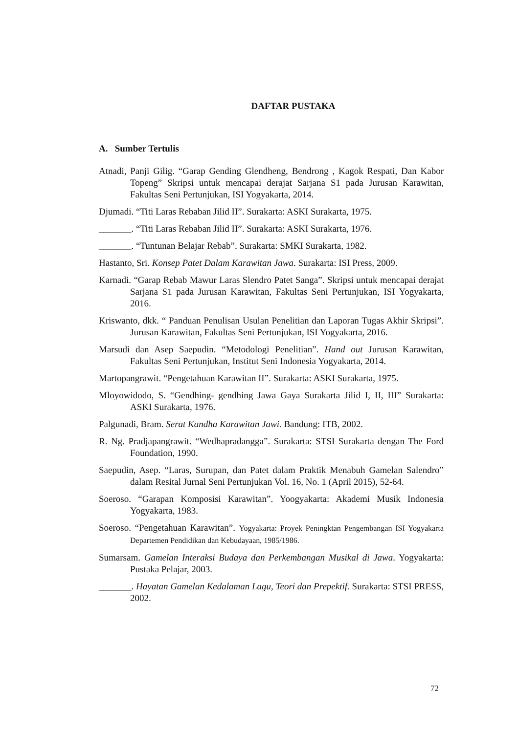DAFTAR PUSTAKA
A. Sumber Tertulis
Atnadi, Panji Gilig. “Garap Gending Glendheng, Bendrong , Kagok Respati, Dan Kabor Topeng” Skripsi untuk mencapai derajat Sarjana S1 pada Jurusan Karawitan, Fakultas Seni Pertunjukan, ISI Yogyakarta, 2014.
Djumadi. “Titi Laras Rebaban Jilid II”. Surakarta: ASKI Surakarta, 1975.
_______. “Titi Laras Rebaban Jilid II”. Surakarta: ASKI Surakarta, 1976.
_______. “Tuntunan Belajar Rebab”. Surakarta: SMKI Surakarta, 1982.
Hastanto, Sri. Konsep Patet Dalam Karawitan Jawa. Surakarta: ISI Press, 2009.
Karnadi. “Garap Rebab Mawur Laras Slendro Patet Sanga”. Skripsi untuk mencapai derajat Sarjana S1 pada Jurusan Karawitan, Fakultas Seni Pertunjukan, ISI Yogyakarta, 2016.
Kriswanto, dkk. “ Panduan Penulisan Usulan Penelitian dan Laporan Tugas Akhir Skripsi”. Jurusan Karawitan, Fakultas Seni Pertunjukan, ISI Yogyakarta, 2016.
Marsudi dan Asep Saepudin. “Metodologi Penelitian”. Hand out Jurusan Karawitan, Fakultas Seni Pertunjukan, Institut Seni Indonesia Yogyakarta, 2014.
Martopangrawit. “Pengetahuan Karawitan II”. Surakarta: ASKI Surakarta, 1975.
Mloyowidodo, S. “Gendhing- gendhing Jawa Gaya Surakarta Jilid I, II, III” Surakarta: ASKI Surakarta, 1976.
Palgunadi, Bram. Serat Kandha Karawitan Jawi. Bandung: ITB, 2002.
R. Ng. Pradjapangrawit. “Wedhapradangga”. Surakarta: STSI Surakarta dengan The Ford Foundation, 1990.
Saepudin, Asep. “Laras, Surupan, dan Patet dalam Praktik Menabuh Gamelan Salendro” dalam Resital Jurnal Seni Pertunjukan Vol. 16, No. 1 (April 2015), 52-64.
Soeroso. “Garapan Komposisi Karawitan”. Yoogyakarta: Akademi Musik Indonesia Yogyakarta, 1983.
Soeroso. “Pengetahuan Karawitan”. Yogyakarta: Proyek Peningktan Pengembangan ISI Yogyakarta Departemen Pendidikan dan Kebudayaan, 1985/1986.
Sumarsam. Gamelan Interaksi Budaya dan Perkembangan Musikal di Jawa. Yogyakarta: Pustaka Pelajar, 2003.
_______. Hayatan Gamelan Kedalaman Lagu, Teori dan Prepektif. Surakarta: STSI PRESS, 2002.
72